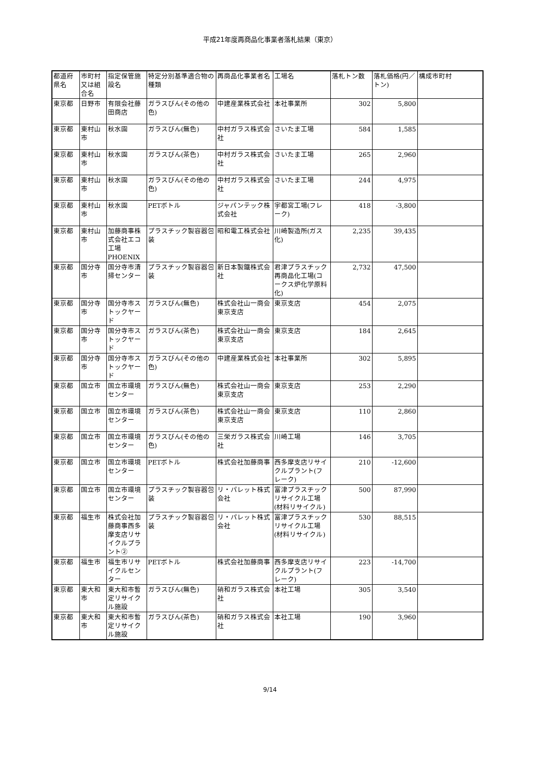平成21年度再商品化事業者落札結果（東京）
| 都道府県名 | 市町村又は組合名 | 指定保管施設名 | 特定分別基準適合物の種類 | 再商品化事業者名 | 工場名 | 落札トン数 | 落札価格(円／トン) | 構成市町村 |
| --- | --- | --- | --- | --- | --- | --- | --- | --- |
| 東京都 | 日野市 | 有限会社藤田商店 | ガラスびん(その他の色) | 中建産業株式会社 | 本社事業所 | 302 | 5,800 | |
| 東京都 | 東村山市 | 秋水園 | ガラスびん(無色) | 中村ガラス株式会社 | さいたま工場 | 584 | 1,585 | |
| 東京都 | 東村山市 | 秋水園 | ガラスびん(茶色) | 中村ガラス株式会社 | さいたま工場 | 265 | 2,960 | |
| 東京都 | 東村山市 | 秋水園 | ガラスびん(その他の色) | 中村ガラス株式会社 | さいたま工場 | 244 | 4,975 | |
| 東京都 | 東村山市 | 秋水園 | PETボトル | ジャパンテック株式会社 | 宇都宮工場(フレーク) | 418 | -3,800 | |
| 東京都 | 東村山市 | 加藤商事株式会社エコ工場PHOENIX | プラスチック製容器包装 | 昭和電工株式会社 | 川崎製造所(ガス化) | 2,235 | 39,435 | |
| 東京都 | 国分寺市 | 国分寺市清掃センター | プラスチック製容器包装 | 新日本製鐵株式会社 | 君津プラスチック再商品化工場(コークス炉化学原料化) | 2,732 | 47,500 | |
| 東京都 | 国分寺市 | 国分寺市ストックヤード | ガラスびん(無色) | 株式会社山一商会東京支店 | 東京支店 | 454 | 2,075 | |
| 東京都 | 国分寺市 | 国分寺市ストックヤード | ガラスびん(茶色) | 株式会社山一商会東京支店 | 東京支店 | 184 | 2,645 | |
| 東京都 | 国分寺市 | 国分寺市ストックヤード | ガラスびん(その他の色) | 中建産業株式会社 | 本社事業所 | 302 | 5,895 | |
| 東京都 | 国立市 | 国立市環境センター | ガラスびん(無色) | 株式会社山一商会東京支店 | 東京支店 | 253 | 2,290 | |
| 東京都 | 国立市 | 国立市環境センター | ガラスびん(茶色) | 株式会社山一商会東京支店 | 東京支店 | 110 | 2,860 | |
| 東京都 | 国立市 | 国立市環境センター | ガラスびん(その他の色) | 三栄ガラス株式会社 | 川崎工場 | 146 | 3,705 | |
| 東京都 | 国立市 | 国立市環境センター | PETボトル | 株式会社加藤商事 | 西多摩支店リサイクルプラント(フレーク) | 210 | -12,600 | |
| 東京都 | 国立市 | 国立市環境センター | プラスチック製容器包装 | リ・パレット株式会社 | 富津プラスチックリサイクル工場(材料リサイクル) | 500 | 87,990 | |
| 東京都 | 福生市 | 株式会社加藤商事西多摩支店リサイクルプラント② | プラスチック製容器包装 | リ・パレット株式会社 | 富津プラスチックリサイクル工場(材料リサイクル) | 530 | 88,515 | |
| 東京都 | 福生市 | 福生市リサイクルセンター | PETボトル | 株式会社加藤商事 | 西多摩支店リサイクルプラント(フレーク) | 223 | -14,700 | |
| 東京都 | 東大和市 | 東大和市暫定リサイクル施設 | ガラスびん(無色) | 硝和ガラス株式会社 | 本社工場 | 305 | 3,540 | |
| 東京都 | 東大和市 | 東大和市暫定リサイクル施設 | ガラスびん(茶色) | 硝和ガラス株式会社 | 本社工場 | 190 | 3,960 | |
9/14